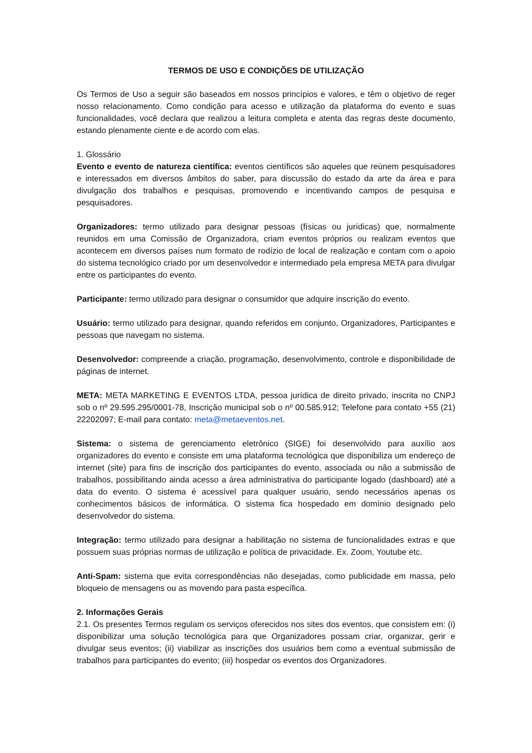TERMOS DE USO E CONDIÇÕES DE UTILIZAÇÃO
Os Termos de Uso a seguir são baseados em nossos princípios e valores, e têm o objetivo de reger nosso relacionamento. Como condição para acesso e utilização da plataforma do evento e suas funcionalidades, você declara que realizou a leitura completa e atenta das regras deste documento, estando plenamente ciente e de acordo com elas.
1. Glossário
Evento e evento de natureza científica: eventos científicos são aqueles que reúnem pesquisadores e interessados em diversos âmbitos do saber, para discussão do estado da arte da área e para divulgação dos trabalhos e pesquisas, promovendo e incentivando campos de pesquisa e pesquisadores.
Organizadores: termo utilizado para designar pessoas (físicas ou jurídicas) que, normalmente reunidos em uma Comissão de Organizadora, criam eventos próprios ou realizam eventos que acontecem em diversos países num formato de rodízio de local de realização e contam com o apoio do sistema tecnológico criado por um desenvolvedor e intermediado pela empresa META para divulgar entre os participantes do evento.
Participante: termo utilizado para designar o consumidor que adquire inscrição do evento.
Usuário: termo utilizado para designar, quando referidos em conjunto, Organizadores, Participantes e pessoas que navegam no sistema.
Desenvolvedor: compreende a criação, programação, desenvolvimento, controle e disponibilidade de páginas de internet.
META: META MARKETING E EVENTOS LTDA, pessoa jurídica de direito privado, inscrita no CNPJ sob o nº 29.595.295/0001-78, Inscrição municipal sob o nº 00.585.912; Telefone para contato +55 (21) 22202097; E-mail para contato: meta@metaeventos.net.
Sistema: o sistema de gerenciamento eletrônico (SIGE) foi desenvolvido para auxílio aos organizadores do evento e consiste em uma plataforma tecnológica que disponibiliza um endereço de internet (site) para fins de inscrição dos participantes do evento, associada ou não a submissão de trabalhos, possibilitando ainda acesso a área administrativa do participante logado (dashboard) até a data do evento. O sistema é acessível para qualquer usuário, sendo necessários apenas os conhecimentos básicos de informática. O sistema fica hospedado em domínio designado pelo desenvolvedor do sistema.
Integração: termo utilizado para designar a habilitação no sistema de funcionalidades extras e que possuem suas próprias normas de utilização e política de privacidade. Ex. Zoom, Youtube etc.
Anti-Spam: sistema que evita correspondências não desejadas, como publicidade em massa, pelo bloqueio de mensagens ou as movendo para pasta específica.
2. Informações Gerais
2.1. Os presentes Termos regulam os serviços oferecidos nos sites dos eventos, que consistem em: (i) disponibilizar uma solução tecnológica para que Organizadores possam criar, organizar, gerir e divulgar seus eventos; (ii) viabilizar as inscrições dos usuários bem como a eventual submissão de trabalhos para participantes do evento; (iii) hospedar os eventos dos Organizadores.